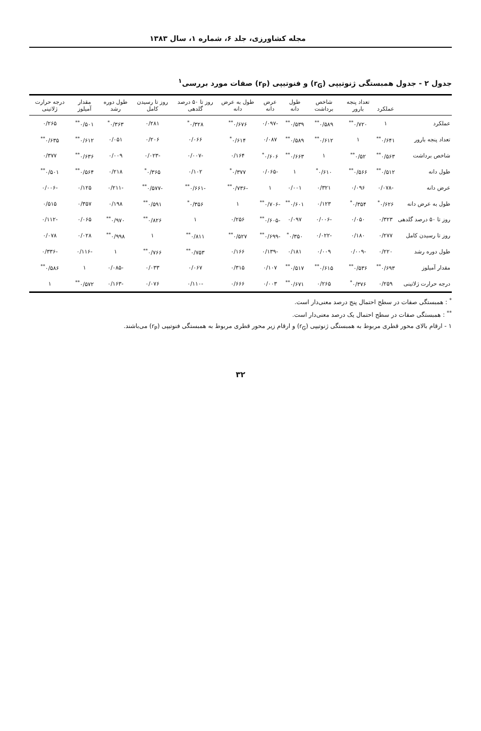مجله کشاورزی، جلد ۶، شماره ۱، سال ۱۳۸۳
جدول ۲ - جدول همبستگی ژنوتیپی (r<sub>G</sub>) و فنوتیپی (r<sub>P</sub>) صفات مورد بررسی<sup>۱</sup>
| | عملکرد | تعداد پنجه بارور | شاخص برداشت | طول دانه | عرض دانه | طول به عرض دانه | روز تا ۵۰ درصد گلدهی | روز تا رسیدن کامل | طول دوره رشد | مقدار آمیلوز | درجه حرارت ژلاتینی |
| --- | --- | --- | --- | --- | --- | --- | --- | --- | --- | --- | --- |
| عملکرد | ۱ | ۰/۷۲۰<sup>**</sup> | ۰/۵۸۹<sup>**</sup> | ۰/۵۳۹<sup>**</sup> | -۰/۰۹۷ | ۰/۶۷۶<sup>**</sup> | ۰/۳۲۸<sup>*</sup> | ۰/۲۸۱ | ۰/۳۶۳<sup>*</sup> | ۰/۵۰۱<sup>**</sup> | ۰/۲۶۵ |
| تعداد پنجه بارور | ۰/۶۴۱<sup>**</sup> | ۱ | ۰/۶۱۲<sup>**</sup> | ۰/۵۸۹<sup>**</sup> | ۰/۰۸۷ | ۰/۶۱۴<sup>*</sup> | ۰/۰۶۶ | ۰/۲۰۶ | ۰/۰۵۱ | ۰/۶۱۲<sup>**</sup> | ۰/۶۳۵<sup>**</sup> |
| شاخص برداشت | ۰/۵۶۳<sup>**</sup> | ۰/۵۲<sup>**</sup> | ۱ | ۰/۶۶۳<sup>**</sup> | ۰/۶۰۶<sup>*</sup> | ۰/۱۶۴ | -۰/۰۰۷ | -۰/۰۲۳ | ۰/۰۰۹ | ۰/۶۳۶<sup>**</sup> | ۰/۳۷۷ |
| طول دانه | ۰/۵۱۲<sup>**</sup> | ۰/۵۶۶<sup>**</sup> | ۰/۶۱۰<sup>*</sup> | ۱ | -۰/۰۶۵ | ۰/۳۷۷<sup>*</sup> | ۰/۱۰۲ | ۰/۳۶۵<sup>*</sup> | ۰/۲۱۸ | ۰/۵۶۴<sup>**</sup> | ۰/۵۰۱<sup>**</sup> |
| عرض دانه | -۰/۰۷۸ | ۰/۰۹۶ | ۰/۳۲۱ | ۰/۰۰۱ | ۱ | -۰/۷۳۶<sup>**</sup> | -۰/۶۶۱<sup>**</sup> | -۰/۵۷۷<sup>**</sup> | -۰/۲۱۱ | ۰/۱۲۵ | -۰/۰۰۶ |
| طول به عرض دانه | ۰/۶۲۶<sup>*</sup> | ۰/۳۵۴<sup>*</sup> | ۰/۱۲۳ | ۰/۶۰۱<sup>**</sup> | -۰/۷۰۶<sup>**</sup> | ۱ | ۰/۳۵۶<sup>*</sup> | ۰/۵۹۱<sup>**</sup> | ۰/۱۹۸ | ۰/۳۵۷ | ۰/۵۱۵ |
| روز تا ۵۰ درصد گلدهی | ۰/۳۲۳ | ۰/۰۵۰ | -۰/۰۰۶ | ۰/۰۹۷ | -۰/۶۰۵<sup>**</sup> | ۰/۲۵۶ | ۱ | ۰/۸۲۶<sup>**</sup> | ۰/۹۷۰<sup>**</sup> | ۰/۰۶۵ | -۰/۱۱۲ |
| روز تا رسیدن کامل | ۰/۲۷۷ | ۰/۱۸۰ | -۰/۰۲۲ | ۰/۳۵۰<sup>*</sup> | -۰/۶۹۹<sup>**</sup> | ۰/۵۲۷<sup>**</sup> | ۰/۸۱۱<sup>**</sup> | ۱ | ۰/۹۹۸<sup>**</sup> | ۰/۰۲۸ | ۰/۰۷۸ |
| طول دوره رشد | ۰/۲۲۰ | -۰/۰۰۹ | ۰/۰۰۹ | ۰/۱۸۱ | -۰/۱۳۹ | ۰/۱۶۶ | ۰/۷۵۳<sup>**</sup> | ۰/۷۶۶<sup>**</sup> | ۱ | -۰/۱۱۶ | -۰/۳۳۶ |
| مقدار آمیلوز | ۰/۶۹۳<sup>**</sup> | ۰/۵۳۶<sup>**</sup> | ۰/۶۱۵<sup>**</sup> | ۰/۵۱۷<sup>**</sup> | ۰/۱۰۷ | ۰/۳۱۵ | ۰/۰۶۷ | ۰/۰۳۳ | -۰/۰۸۵ | ۱ | ۰/۵۸۶<sup>**</sup> |
| درجه حرارت ژلاتینی | ۰/۲۵۹ | ۰/۳۷۶<sup>*</sup> | ۰/۲۶۵ | ۰/۶۷۱<sup>**</sup> | ۰/۰۰۳ | ۰/۶۶۶ | -۰/۱۱۰ | ۰/۰۷۶ | -۰/۱۶۳ | ۰/۵۷۲<sup>**</sup> | ۱ |
<sup>*</sup> : همبستگی صفات در سطح احتمال پنج درصد معنی‌دار است.
<sup>**</sup> : همبستگی صفات در سطح احتمال یک درصد معنی‌دار است.
۱ - ارقام بالای محور قطری مربوط به همبستگی ژنوتیپی (r<sub>G</sub>) و ارقام زیر محور قطری مربوط به همبستگی فنوتیپی (r<sub>P</sub>) می‌باشند.
۳۲